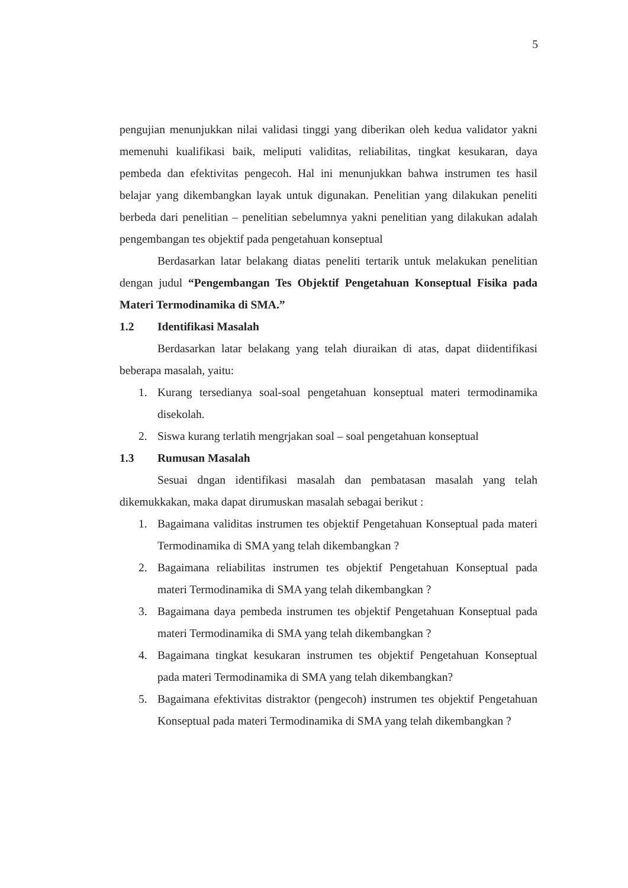5
pengujian menunjukkan nilai validasi tinggi yang diberikan oleh kedua validator yakni memenuhi kualifikasi baik, meliputi validitas, reliabilitas, tingkat kesukaran, daya pembeda dan efektivitas pengecoh. Hal ini menunjukkan bahwa instrumen tes hasil belajar yang dikembangkan layak untuk digunakan. Penelitian yang dilakukan peneliti berbeda dari penelitian – penelitian sebelumnya yakni penelitian yang dilakukan adalah pengembangan tes objektif pada pengetahuan konseptual
Berdasarkan latar belakang diatas peneliti tertarik untuk melakukan penelitian dengan judul “Pengembangan Tes Objektif Pengetahuan Konseptual Fisika pada Materi Termodinamika di SMA.”
1.2 Identifikasi Masalah
Berdasarkan latar belakang yang telah diuraikan di atas, dapat diidentifikasi beberapa masalah, yaitu:
1. Kurang tersedianya soal-soal pengetahuan konseptual materi termodinamika disekolah.
2. Siswa kurang terlatih mengrjakan soal – soal pengetahuan konseptual
1.3 Rumusan Masalah
Sesuai dngan identifikasi masalah dan pembatasan masalah yang telah dikemukkakan, maka dapat dirumuskan masalah sebagai berikut :
1. Bagaimana validitas instrumen tes objektif Pengetahuan Konseptual pada materi Termodinamika di SMA yang telah dikembangkan ?
2. Bagaimana reliabilitas instrumen tes objektif Pengetahuan Konseptual pada materi Termodinamika di SMA yang telah dikembangkan ?
3. Bagaimana daya pembeda instrumen tes objektif Pengetahuan Konseptual pada materi Termodinamika di SMA yang telah dikembangkan ?
4. Bagaimana tingkat kesukaran instrumen tes objektif Pengetahuan Konseptual pada materi Termodinamika di SMA yang telah dikembangkan?
5. Bagaimana efektivitas distraktor (pengecoh) instrumen tes objektif Pengetahuan Konseptual pada materi Termodinamika di SMA yang telah dikembangkan ?